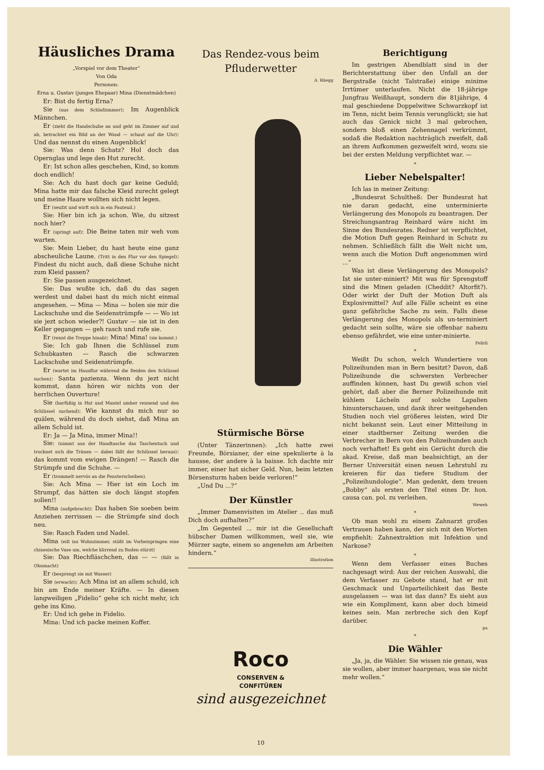Häusliches Drama
„Vorspiel vor dem Theater“
Von Oda
Personen:
Erna u. Gustav (junges Ehepaar) Mina (Dienstmädchen)
Er: Bist du fertig Erna?
Sie (aus dem Schlafzimmer): Im Augenblick Männchen.
Er (zieht die Handschuhe an und geht im Zimmer auf und ab, betrachtet ein Bild an der Wand — schaut auf die Uhr): Und das nennst du einen Augenblick!
Sie: Was denn Schatz? Hol doch das Opernglas und lege den Hut zurecht.
Er: Ist schon alles geschehen, Kind, so komm doch endlich!
Sie: Ach du hast doch gar keine Geduld; Mina hatte mir das falsche Kleid zurecht gelegt und meine Haare wollten sich nicht legen.
Er (seufzt und wirft sich in ein Fauteuil.)
Sie: Hier bin ich ja schon. Wie, du sitzest noch hier?
Er (springt auf): Die Beine taten mir weh vom warten.
Sie: Mein Lieber, du hast heute eine ganz abscheuliche Laune. (Tritt in den Flur vor den Spiegel): Findest du nicht auch, daß diese Schuhe nicht zum Kleid passen?
Er: Sie passen ausgezeichnet.
Sie: Das wußte ich, daß du das sagen werdest und dabei hast du mich nicht einmal angesehen. — Mina — Mina — holen sie mir die Lackschuhe und die Seidenstrümpfe — — Wo ist sie jezt schon wieder?! Gustav — sie ist in den Keller gegangen — geh rasch und rufe sie.
Er (rennt die Treppe hinab): Mina! Mina! (sie kommt.)
Sie: Ich gab Ihnen die Schlüssel zum Schubkasten — Rasch die schwarzen Lackschuhe und Seidenstrümpfe.
Er (wartet im Hausflur während die Beiden den Schlüssel suchen): Santa pazienza. Wenn du jezt nicht kommst, dann hören wir nichts von der herrlichen Ouverture!
Sie (barfüßig in Hut und Mantel umher rennend und den Schlüssel suchend): Wie kannst du mich nur so quälen, während du doch siehst, daß Mina an allem Schuld ist.
Er: Ja — Ja Mina, immer Mina!!
Sie: (nimmt aus der Handtasche das Taschentuch und trocknet sich die Tränen — dabei fällt der Schlüssel heraus): das kommt vom ewigen Drängen! — Rasch die Strümpfe und die Schuhe. —
Er (trommelt nervös an die Fensterscheiben).
Sie: Ach Mina — Hier ist ein Loch im Strumpf, das hätten sie doch längst stopfen sollen!!
Mina (aufgebracht): Das haben Sie soeben beim Anziehen zerrissen — die Strümpfe sind doch neu.
Sie: Rasch Faden und Nadel.
Mina (eilt ins Wohnzimmer, stößt im Vorbeispringen eine chinesische Vase um, welche klirrend zu Boden stürzt)
Sie: Das Riechfläschchen, das — — (fällt in Ohnmacht)
Er (besprengt sie mit Wasser)
Sie (erwacht): Ach Mina ist an allem schuld, ich bin am Ende meiner Kräfte. — In diesen langweiligen „Fidelio“ gehe ich nicht mehr, ich gehe ins Kino.
Er: Und ich gehe in Fidelio.
Mina: Und ich packe meinen Koffer.
Das Rendez-vous beim Pfluderwetter
A. Rüegg
Stürmische Börse
(Unter Tänzerinnen): „Ich hatte zwei Freunde, Börsianer, der eine spekulierte à la hausse, der andere à la baisse. Ich dachte mir immer, einer hat sicher Geld. Nun, beim letzten Börsensturm haben beide verloren!“
„Und Du ...?“
Der Künstler
„Immer Damenvisiten im Atelier .. das muß Dich doch aufhalten?“
„Im Gegenteil ... mir ist die Gesellschaft hübscher Damen willkommen, weil sie, wie Mürzer sagte, einem so angenehm am Arbeiten hindern.“
Illustration
Roco
CONSERVEN &
CONFITÜREN
sind ausgezeichnet
10
Berichtigung
Im gestrigen Abendblatt sind in der Berichterstattung über den Unfall an der Bergstraße (nicht Talstraße) einige minime Irrtümer unterlaufen. Nicht die 18-jährige Jungfrau Weißhaupt, sondern die 81jährige, 4 mal geschiedene Doppelwitwe Schwarzkopf ist im Tenn, nicht beim Tennis verunglückt; sie hat auch das Genick nicht 3 mal gebrochen, sondern bloß einen Zehennagel verkrümmt, sodaß die Redaktion nachträglich zweifelt, daß an ihrem Aufkommen gezweifelt wird, wozu sie bei der ersten Meldung verpflichtet war. —
*
Lieber Nebelspalter!
Ich las in meiner Zeitung:
„Bundesrat Schultheß: Der Bundesrat hat nie daran gedacht, eine unterminierte Verlängerung des Monopols zu beantragen. Der Streichungsantrag Reinhard wäre nicht im Sinne des Bundesrates. Redner ist verpflichtet, die Motion Duft gegen Reinhard in Schutz zu nehmen. Schließlich fällt die Welt nicht um, wenn auch die Motion Duft angenommen wird ...“
Was ist diese Verlängerung des Monopols? Ist sie unter-miniert? Mit was für Sprengstoff sind die Minen geladen (Cheddit? Altorfit?). Oder wirkt der Duft der Motion Duft als Explosivmittel? Auf alle Fälle scheint es eine ganz gefährliche Sache zu sein. Falls diese Verlängerung des Monopols als un-terminiert gedacht sein sollte, wäre sie offenbar nahezu ebenso gefährdet, wie eine unter-minierte.
Felirli
*
Weißt Du schon, welch Wundertiere von Polizeihunden man in Bern besitzt? Davon, daß Polizeihunde die schwersten Verbrecher auffinden können, hast Du gewiß schon viel gehört, daß aber die Berner Polizeihunde mit kühlem Lächeln auf solche Lapalien hinunterschauen, und dank ihrer weitgehenden Studien noch viel größeres leisten, wird Dir nicht bekannt sein. Laut einer Mitteilung in einer stadtberner Zeitung werden die Verbrecher in Bern von den Polizeihunden auch noch verhaftet! Es geht ein Gerücht durch die akad. Kreise, daß man beabsichtigt, an der Berner Universität einen neuen Lehrstuhl zu kreieren für das tiefere Studium der „Polizeihundologie“. Man gedenkt, dem treuen „Bobby“ als ersten den Titel eines Dr. hon. causa can. pol. zu verleihen.
Weweh
*
Ob man wohl zu einem Zahnarzt großes Vertrauen haben kann, der sich mit den Worten empfiehlt: Zahnextraktion mit Infektion und Narkose?
*
Wenn dem Verfasser eines Buches nachgesagt wird: Aus der reichen Auswahl, die dem Verfasser zu Gebote stand, hat er mit Geschmack und Unparteilichkeit das Beste ausgelassen — was ist das dann? Es sieht aus wie ein Kompliment, kann aber doch bimeid keines sein. Man zerbreche sich den Kopf darüber.
pa
*
Die Wähler
„Ja, ja, die Wähler. Sie wissen nie genau, was sie wollen, aber immer haargenau, was sie nicht mehr wollen.“